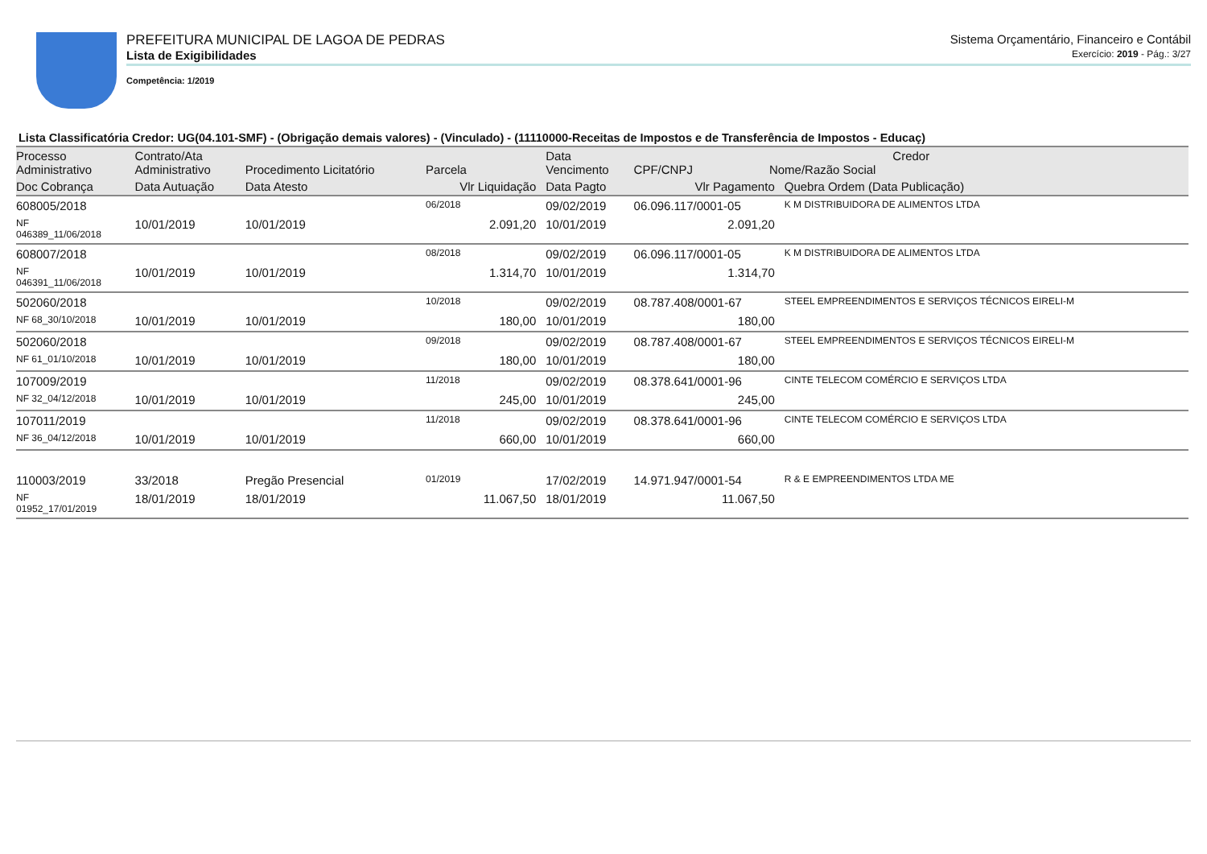PREFEITURA MUNICIPAL DE LAGOA DE PEDRAS Sistema Orçamentário, Financeiro e Contábil
Lista de Exigibilidades Exercício: 2019 - Pág.: 3/27
Competência: 1/2019
Lista Classificatória Credor: UG(04.101-SMF) - (Obrigação demais valores) - (Vinculado) - (11110000-Receitas de Impostos e de Transferência de Impostos - Educaç)
| Processo Administrativo | Contrato/Ata Administrativo | Procedimento Licitatório | Parcela | Data Vencimento | Credor CPF/CNPJ Nome/Razão Social | |
| --- | --- | --- | --- | --- | --- | --- |
| Doc Cobrança | Data Autuação | Data Atesto | Vlr Liquidação | Data Pagto | Vlr Pagamento | Quebra Ordem (Data Publicação) |
| 608005/2018 | | | 06/2018 | 09/02/2019 | 06.096.117/0001-05 | K M DISTRIBUIDORA DE ALIMENTOS LTDA |
| NF 046389_11/06/2018 | 10/01/2019 | 10/01/2019 | 2.091,20 | 10/01/2019 | 2.091,20 | |
| 608007/2018 | | | 08/2018 | 09/02/2019 | 06.096.117/0001-05 | K M DISTRIBUIDORA DE ALIMENTOS LTDA |
| NF 046391_11/06/2018 | 10/01/2019 | 10/01/2019 | 1.314,70 | 10/01/2019 | 1.314,70 | |
| 502060/2018 | | | 10/2018 | 09/02/2019 | 08.787.408/0001-67 | STEEL EMPREENDIMENTOS E SERVIÇOS TÉCNICOS EIRELI-M |
| NF 68_30/10/2018 | 10/01/2019 | 10/01/2019 | 180,00 | 10/01/2019 | 180,00 | |
| 502060/2018 | | | 09/2018 | 09/02/2019 | 08.787.408/0001-67 | STEEL EMPREENDIMENTOS E SERVIÇOS TÉCNICOS EIRELI-M |
| NF 61_01/10/2018 | 10/01/2019 | 10/01/2019 | 180,00 | 10/01/2019 | 180,00 | |
| 107009/2019 | | | 11/2018 | 09/02/2019 | 08.378.641/0001-96 | CINTE TELECOM COMÉRCIO E SERVIÇOS LTDA |
| NF 32_04/12/2018 | 10/01/2019 | 10/01/2019 | 245,00 | 10/01/2019 | 245,00 | |
| 107011/2019 | | | 11/2018 | 09/02/2019 | 08.378.641/0001-96 | CINTE TELECOM COMÉRCIO E SERVIÇOS LTDA |
| NF 36_04/12/2018 | 10/01/2019 | 10/01/2019 | 660,00 | 10/01/2019 | 660,00 | |
| 110003/2019 | 33/2018 | Pregão Presencial | 01/2019 | 17/02/2019 | 14.971.947/0001-54 | R & E EMPREENDIMENTOS LTDA ME |
| NF 01952_17/01/2019 | 18/01/2019 | 18/01/2019 | 11.067,50 | 18/01/2019 | 11.067,50 | |